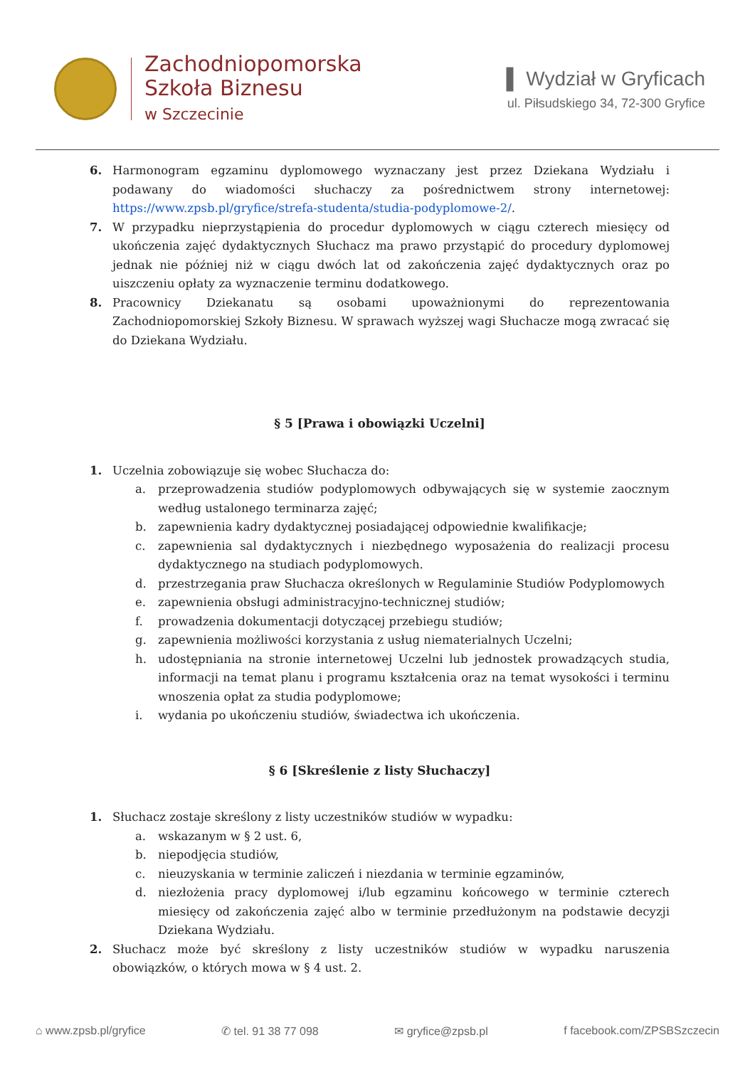Zachodniopomorska
Szkoła Biznesu
w Szczecinie
▌ Wydział w Gryficach
ul. Piłsudskiego 34, 72-300 Gryfice
6. Harmonogram egzaminu dyplomowego wyznaczany jest przez Dziekana Wydziału i podawany do wiadomości słuchaczy za pośrednictwem strony internetowej: https://www.zpsb.pl/gryfice/strefa-studenta/studia-podyplomowe-2/.
7. W przypadku nieprzystąpienia do procedur dyplomowych w ciągu czterech miesięcy od ukończenia zajęć dydaktycznych Słuchacz ma prawo przystąpić do procedury dyplomowej jednak nie później niż w ciągu dwóch lat od zakończenia zajęć dydaktycznych oraz po uiszczeniu opłaty za wyznaczenie terminu dodatkowego.
8. Pracownicy Dziekanatu są osobami upoważnionymi do reprezentowania Zachodniopomorskiej Szkoły Biznesu. W sprawach wyższej wagi Słuchacze mogą zwracać się do Dziekana Wydziału.
§ 5 [Prawa i obowiązki Uczelni]
1. Uczelnia zobowiązuje się wobec Słuchacza do:
a. przeprowadzenia studiów podyplomowych odbywających się w systemie zaocznym według ustalonego terminarza zajęć;
b. zapewnienia kadry dydaktycznej posiadającej odpowiednie kwalifikacje;
c. zapewnienia sal dydaktycznych i niezbędnego wyposażenia do realizacji procesu dydaktycznego na studiach podyplomowych.
d. przestrzegania praw Słuchacza określonych w Regulaminie Studiów Podyplomowych
e. zapewnienia obsługi administracyjno-technicznej studiów;
f. prowadzenia dokumentacji dotyczącej przebiegu studiów;
g. zapewnienia możliwości korzystania z usług niematerialnych Uczelni;
h. udostępniania na stronie internetowej Uczelni lub jednostek prowadzących studia, informacji na temat planu i programu kształcenia oraz na temat wysokości i terminu wnoszenia opłat za studia podyplomowe;
i. wydania po ukończeniu studiów, świadectwa ich ukończenia.
§ 6 [Skreślenie z listy Słuchaczy]
1. Słuchacz zostaje skreślony z listy uczestników studiów w wypadku:
a. wskazanym w § 2 ust. 6,
b. niepodjęcia studiów,
c. nieuzyskania w terminie zaliczeń i niezdania w terminie egzaminów,
d. niezłożenia pracy dyplomowej i/lub egzaminu końcowego w terminie czterech miesięcy od zakończenia zajęć albo w terminie przedłużonym na podstawie decyzji Dziekana Wydziału.
2. Słuchacz może być skreślony z listy uczestników studiów w wypadku naruszenia obowiązków, o których mowa w § 4 ust. 2.
⌂ www.zpsb.pl/gryfice ✆ tel. 91 38 77 098 ✉ gryfice@zpsb.pl f facebook.com/ZPSBSzczecin